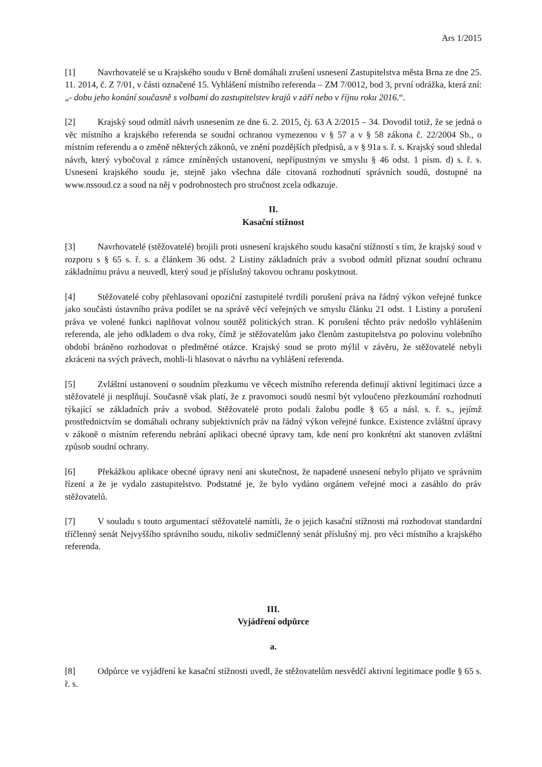Ars 1/2015
[1] Navrhovatelé se u Krajského soudu v Brně domáhali zrušení usnesení Zastupitelstva města Brna ze dne 25. 11. 2014, č. Z 7/01, v části označené 15. Vyhlášení místního referenda – ZM 7/0012, bod 3, první odrážka, která zní: „- dobu jeho konání současně s volbami do zastupitelstev krajů v září nebo v říjnu roku 2016.“.
[2] Krajský soud odmítl návrh usnesením ze dne 6. 2. 2015, čj. 63 A 2/2015 – 34. Dovodil totiž, že se jedná o věc místního a krajského referenda se soudní ochranou vymezenou v § 57 a v § 58 zákona č. 22/2004 Sb., o místním referendu a o změně některých zákonů, ve znění pozdějších předpisů, a v § 91a s. ř. s. Krajský soud shledal návrh, který vybočoval z rámce zmíněných ustanovení, nepřípustným ve smyslu § 46 odst. 1 písm. d) s. ř. s. Usnesení krajského soudu je, stejně jako všechna dále citovaná rozhodnutí správních soudů, dostupné na www.nssoud.cz a soud na něj v podrobnostech pro stručnost zcela odkazuje.
II.
Kasační stížnost
[3] Navrhovatelé (stěžovatelé) brojili proti usnesení krajského soudu kasační stížností s tím, že krajský soud v rozporu s § 65 s. ř. s. a článkem 36 odst. 2 Listiny základních práv a svobod odmítl přiznat soudní ochranu základnímu právu a neuvedl, který soud je příslušný takovou ochranu poskytnout.
[4] Stěžovatelé coby přehlasovaní opoziční zastupitelé tvrdili porušení práva na řádný výkon veřejné funkce jako součásti ústavního práva podílet se na správě věcí veřejných ve smyslu článku 21 odst. 1 Listiny a porušení práva ve volené funkci naplňovat volnou soutěž politických stran. K porušení těchto práv nedošlo vyhlášením referenda, ale jeho odkladem o dva roky, čímž je stěžovatelům jako členům zastupitelstva po polovinu volebního období bráněno rozhodovat o předmětné otázce. Krajský soud se proto mýlil v závěru, že stěžovatelé nebyli zkráceni na svých právech, mohli-li hlasovat o návrhu na vyhlášení referenda.
[5] Zvláštní ustanovení o soudním přezkumu ve věcech místního referenda definují aktivní legitimaci úzce a stěžovatelé ji nesplňují. Současně však platí, že z pravomoci soudů nesmí být vyloučeno přezkoumání rozhodnutí týkající se základních práv a svobod. Stěžovatelé proto podali žalobu podle § 65 a násl. s. ř. s., jejímž prostřednictvím se domáhali ochrany subjektivních práv na řádný výkon veřejné funkce. Existence zvláštní úpravy v zákoně o místním referendu nebrání aplikaci obecné úpravy tam, kde není pro konkrétní akt stanoven zvláštní způsob soudní ochrany.
[6] Překážkou aplikace obecné úpravy není ani skutečnost, že napadené usnesení nebylo přijato ve správním řízení a že je vydalo zastupitelstvo. Podstatné je, že bylo vydáno orgánem veřejné moci a zasáhlo do práv stěžovatelů.
[7] V souladu s touto argumentací stěžovatelé namítli, že o jejich kasační stížnosti má rozhodovat standardní tříčlenný senát Nejvyššího správního soudu, nikoliv sedmičlenný senát příslušný mj. pro věci místního a krajského referenda.
III.
Vyjádření odpůrce
a.
[8] Odpůrce ve vyjádření ke kasační stížnosti uvedl, že stěžovatelům nesvědčí aktivní legitimace podle § 65 s. ř. s.